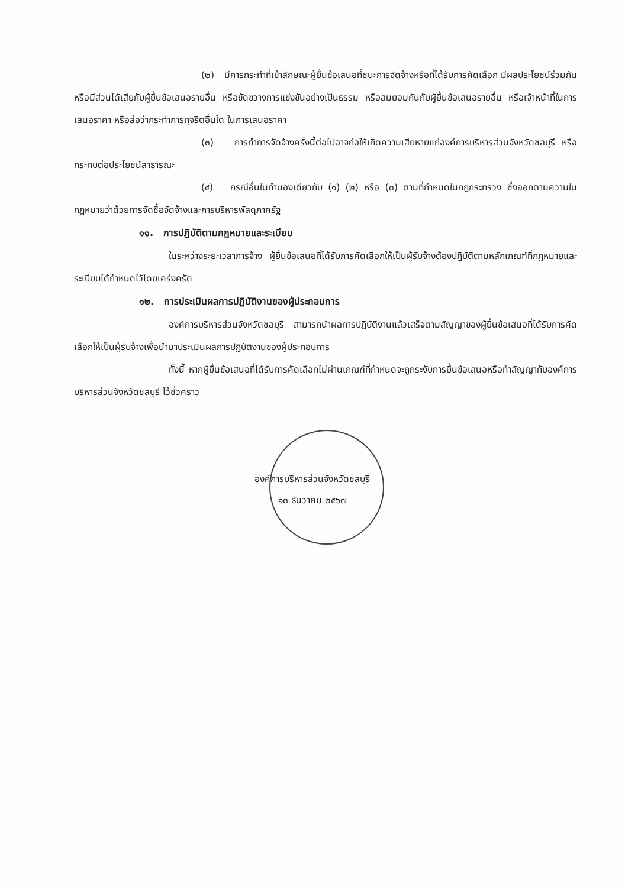(๒) มีการกระทำที่เข้าลักษณะผู้ยื่นข้อเสนอที่ชนะการจัดจ้างหรือที่ได้รับการคัดเลือก มีผลประโยชน์ร่วมกัน หรือมีส่วนได้เสียกับผู้ยื่นข้อเสนอรายอื่น หรือขัดขวางการแข่งขันอย่างเป็นธรรม หรือสมยอมกันกับผู้ยื่นข้อเสนอรายอื่น หรือเจ้าหน้าที่ในการเสนอราคา หรือส่อว่ากระทำการทุจริตอื่นใด ในการเสนอราคา
(๓) การทำการจัดจ้างครั้งนี้ต่อไปอาจก่อให้เกิดความเสียหายแก่องค์การบริหารส่วนจังหวัดชลบุรี หรือกระทบต่อประโยชน์สาธารณะ
(๔) กรณีอื่นในทำนองเดียวกับ (๑) (๒) หรือ (๓) ตามที่กำหนดในกฎกระทรวง ซึ่งออกตามความในกฎหมายว่าด้วยการจัดซื้อจัดจ้างและการบริหารพัสดุภาครัฐ
๑๑. การปฏิบัติตามกฎหมายและระเบียบ
ในระหว่างระยะเวลาการจ้าง ผู้ยื่นข้อเสนอที่ได้รับการคัดเลือกให้เป็นผู้รับจ้างต้องปฏิบัติตามหลักเกณฑ์ที่กฎหมายและระเบียบได้กำหนดไว้โดยเคร่งครัด
๑๒. การประเมินผลการปฏิบัติงานของผู้ประกอบการ
องค์การบริหารส่วนจังหวัดชลบุรี สามารถนำผลการปฏิบัติงานแล้วเสร็จตามสัญญาของผู้ยื่นข้อเสนอที่ได้รับการคัดเลือกให้เป็นผู้รับจ้างเพื่อนำมาประเมินผลการปฏิบัติงานของผู้ประกอบการ
ทั้งนี้ หากผู้ยื่นข้อเสนอที่ได้รับการคัดเลือกไม่ผ่านเกณฑ์ที่กำหนดจะถูกระงับการยื่นข้อเสนอหรือทำสัญญากับองค์การบริหารส่วนจังหวัดชลบุรี ไว้ชั่วคราว
องค์การบริหารส่วนจังหวัดชลบุรี
๑๓ ธันวาคม ๒๕๖๗